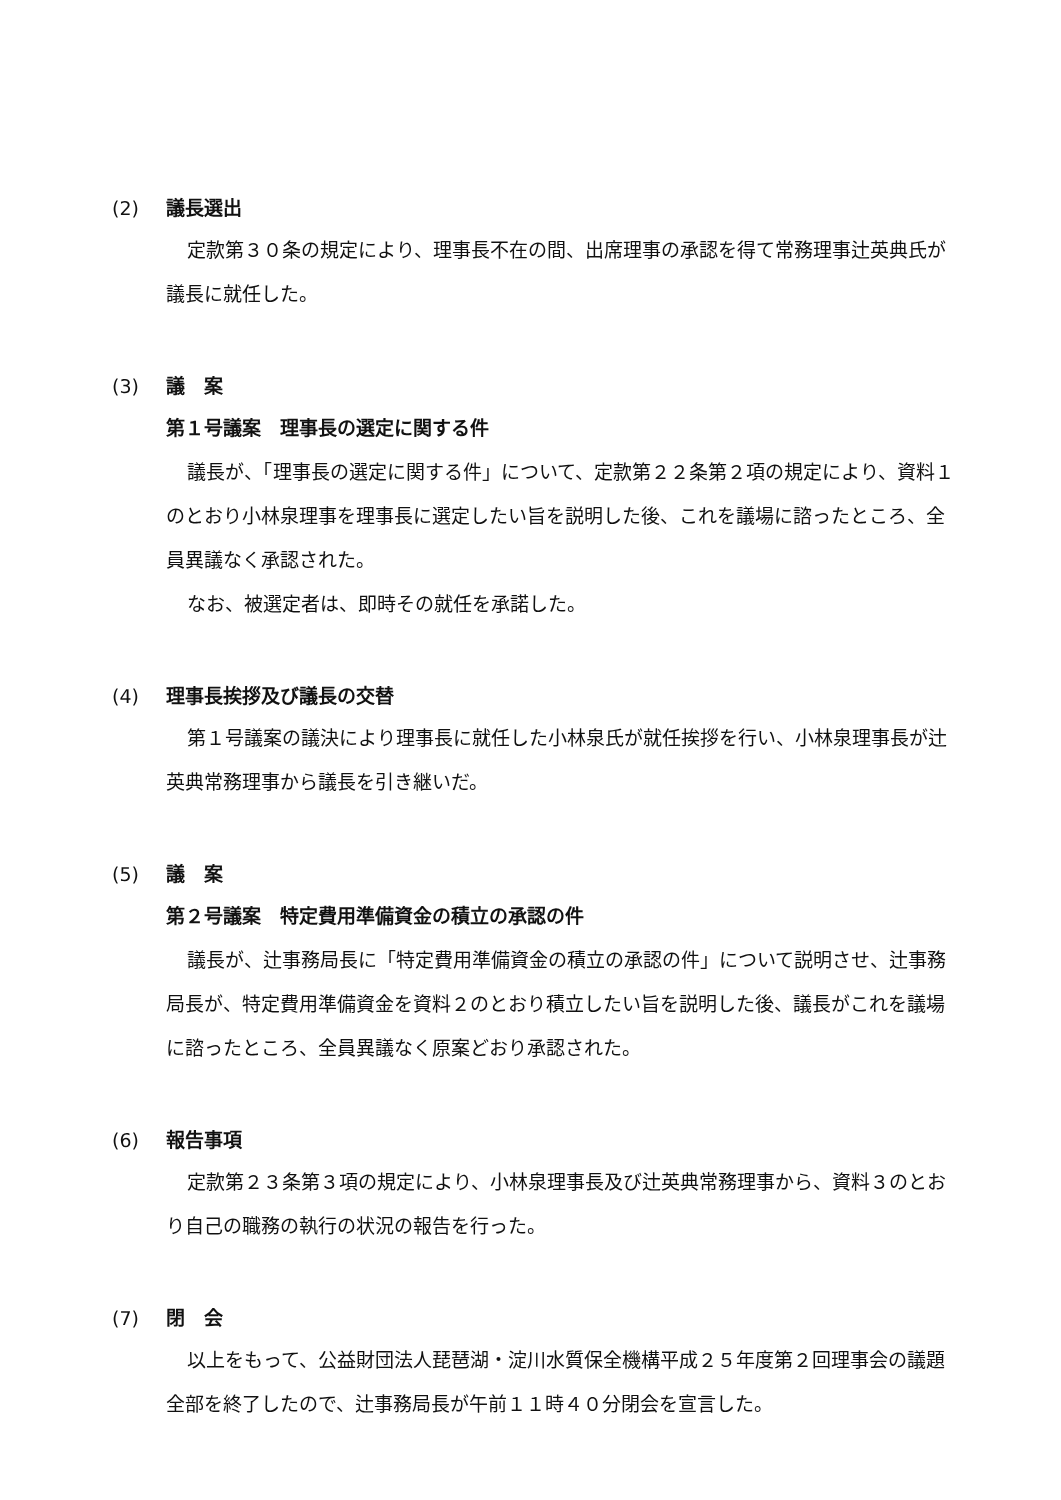(2) 議長選出
定款第３０条の規定により、理事長不在の間、出席理事の承認を得て常務理事辻英典氏が議長に就任した。
(3) 議　案
第１号議案　理事長の選定に関する件
議長が、「理事長の選定に関する件」について、定款第２２条第２項の規定により、資料１のとおり小林泉理事を理事長に選定したい旨を説明した後、これを議場に諮ったところ、全員異議なく承認された。
なお、被選定者は、即時その就任を承諾した。
(4) 理事長挨拶及び議長の交替
第１号議案の議決により理事長に就任した小林泉氏が就任挨拶を行い、小林泉理事長が辻英典常務理事から議長を引き継いだ。
(5) 議　案
第２号議案　特定費用準備資金の積立の承認の件
議長が、辻事務局長に「特定費用準備資金の積立の承認の件」について説明させ、辻事務局長が、特定費用準備資金を資料２のとおり積立したい旨を説明した後、議長がこれを議場に諮ったところ、全員異議なく原案どおり承認された。
(6) 報告事項
定款第２３条第３項の規定により、小林泉理事長及び辻英典常務理事から、資料３のとおり自己の職務の執行の状況の報告を行った。
(7) 閉　会
以上をもって、公益財団法人琵琶湖・淀川水質保全機構平成２５年度第２回理事会の議題全部を終了したので、辻事務局長が午前１１時４０分閉会を宣言した。